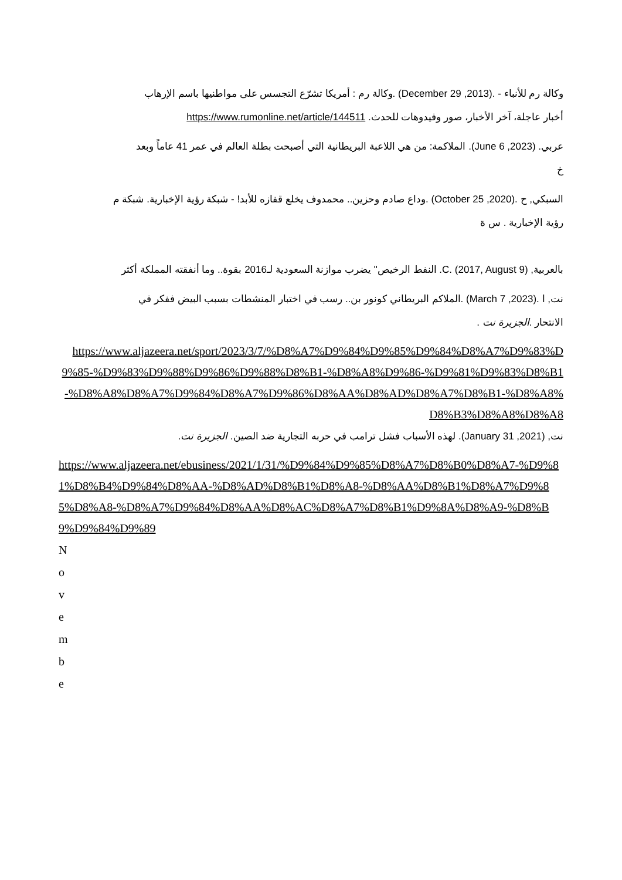وكالة رم للأنباء - .(2013, December 29) .وكالة رم : أمريكا تشرّع التجسس على مواطنيها باسم الإرهاب
أخبار عاجلة، آخر الأخبار، صور وفيدوهات للحدث. https://www.rumonline.net/article/144511
عربي. (2023, June 6). الملاكمة: من هي اللاعبة البريطانية التي أصبحت بطلة العالم في عمر 41 عاماً وبعد
خ
السبكي, ح .(2020, October 25) .وداع صادم وحزين.. محمدوف يخلع قفازه للأبد! - شبكة رؤية الإخبارية. شبكة م
رؤية الإخبارية . س ة
بالعربية, C. (2017, August 9). النفط الرخيص" يضرب موازنة السعودية لـ2016 بقوة.. وما أنفقته المملكة أكثر
نت, ا .(2023, March 7) .الملاكم البريطاني كونور بن.. رسب في اختبار المنشطات بسبب البيض ففكر في
الانتحار .الجزيرة نت .
https://www.aljazeera.net/sport/2023/3/7/%D8%A7%D9%84%D9%85%D9%84%D8%A7%D9%83%D9%85-%D9%83%D9%88%D9%86%D9%88%D8%B1-%D8%A8%D9%86-%D9%81%D9%83%D8%B1-%D8%A8%D8%A7%D9%84%D8%A7%D9%86%D8%AA%D8%AD%D8%A7%D8%B1-%D8%A8%D8%B3%D8%A8%D8%A8
نت, (2021, January 31). لهذه الأسباب فشل ترامب في حربه التجارية ضد الصين. الجزيرة نت.
https://www.aljazeera.net/ebusiness/2021/1/31/%D9%84%D9%85%D8%A7%D8%B0%D8%A7-%D9%81%D8%B4%D9%84%D8%AA-%D8%AD%D8%B1%D8%A8-%D8%AA%D8%B1%D8%A7%D9%85%D8%A8-%D8%A7%D9%84%D8%AA%D8%AC%D8%A7%D8%B1%D9%8A%D8%A9-%D8%B9%D9%84%D9%89
N
o
v
e
m
b
e